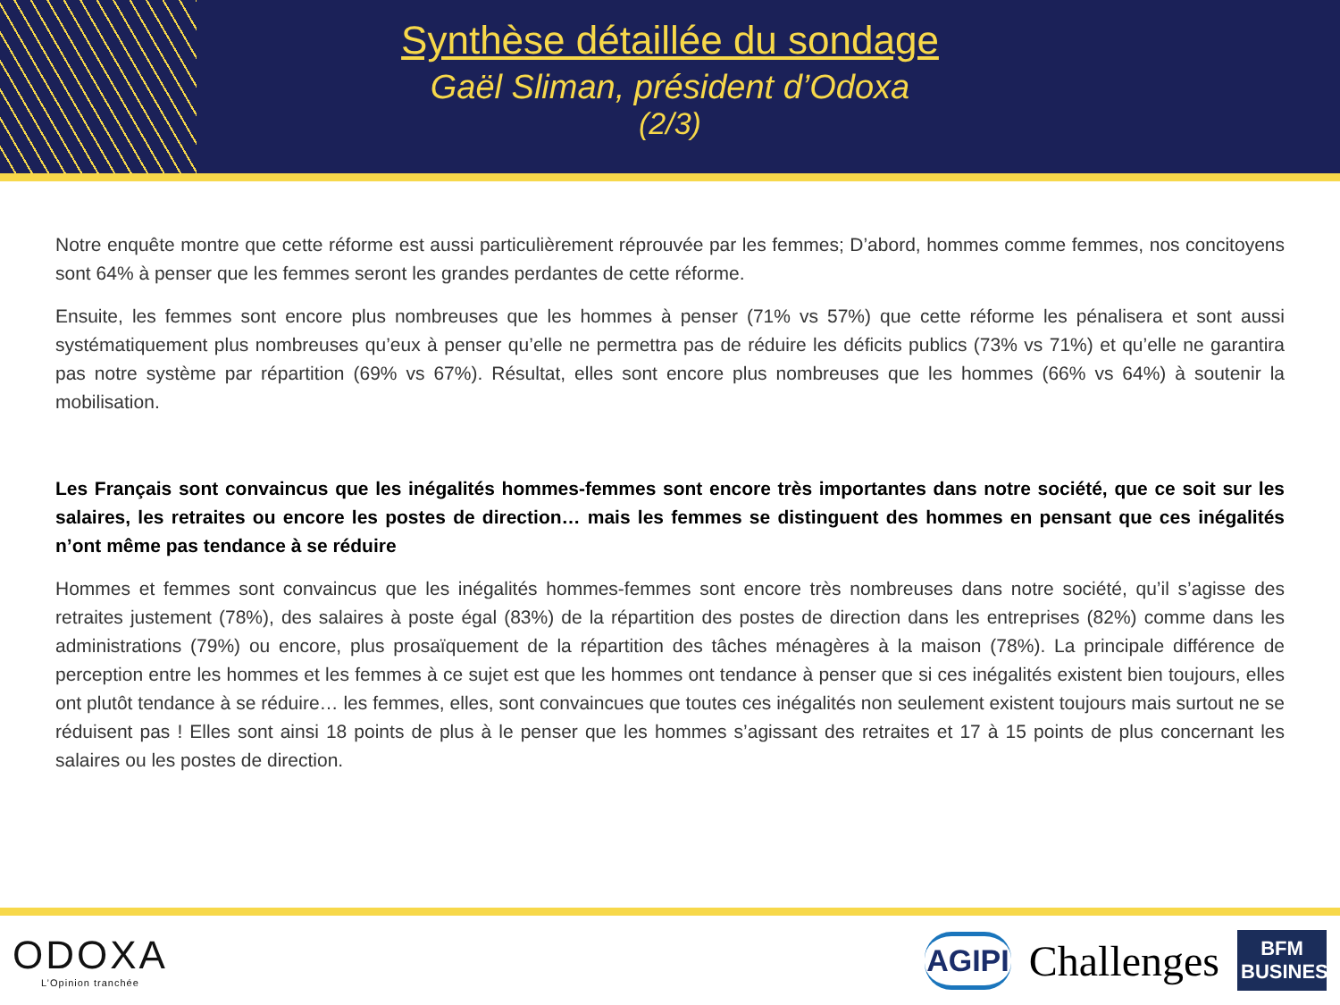Synthèse détaillée du sondage
Gaël Sliman, président d’Odoxa
(2/3)
Notre enquête montre que cette réforme est aussi particulièrement réprouvée par les femmes; D’abord, hommes comme femmes, nos concitoyens sont 64% à penser que les femmes seront les grandes perdantes de cette réforme.
Ensuite, les femmes sont encore plus nombreuses que les hommes à penser (71% vs 57%) que cette réforme les pénalisera et sont aussi systématiquement plus nombreuses qu’eux à penser qu’elle ne permettra pas de réduire les déficits publics (73% vs 71%) et qu’elle ne garantira pas notre système par répartition (69% vs 67%). Résultat, elles sont encore plus nombreuses que les hommes (66% vs 64%) à soutenir la mobilisation.
Les Français sont convaincus que les inégalités hommes-femmes sont encore très importantes dans notre société, que ce soit sur les salaires, les retraites ou encore les postes de direction… mais les femmes se distinguent des hommes en pensant que ces inégalités n’ont même pas tendance à se réduire
Hommes et femmes sont convaincus que les inégalités hommes-femmes sont encore très nombreuses dans notre société, qu’il s’agisse des retraites justement (78%), des salaires à poste égal (83%) de la répartition des postes de direction dans les entreprises (82%) comme dans les administrations (79%) ou encore, plus prosaïquement de la répartition des tâches ménagères à la maison (78%). La principale différence de perception entre les hommes et les femmes à ce sujet est que les hommes ont tendance à penser que si ces inégalités existent bien toujours, elles ont plutôt tendance à se réduire… les femmes, elles, sont convaincues que toutes ces inégalités non seulement existent toujours mais surtout ne se réduisent pas ! Elles sont ainsi 18 points de plus à le penser que les hommes s’agissant des retraites et 17 à 15 points de plus concernant les salaires ou les postes de direction.
ODOXA
L’Opinion tranchée
AGIPI
Challenges
BFM BUSINESS